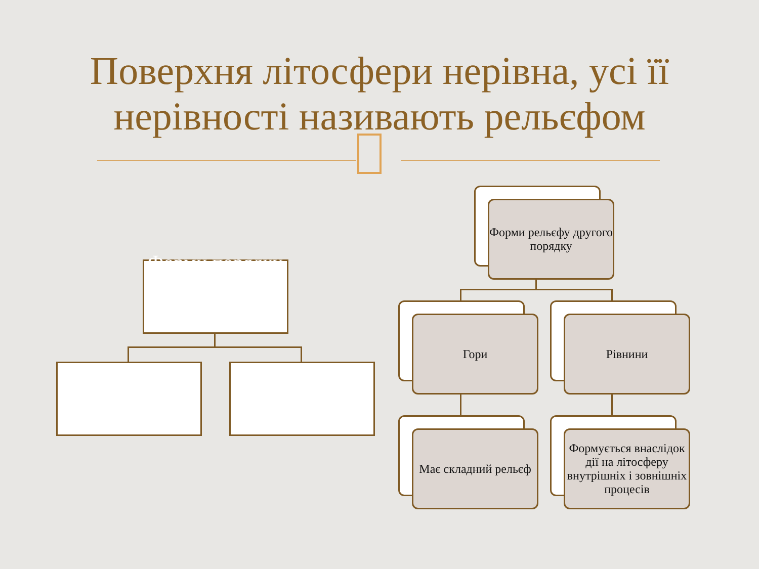Поверхня літосфери нерівна, усі її нерівності називають рельєфом
Форми порядку
Форми рельєфу другого порядку
Гори Рівнини
Має складний рельєф
Формується внаслідок дії на літосферу внутрішніх і зовнішніх процесів